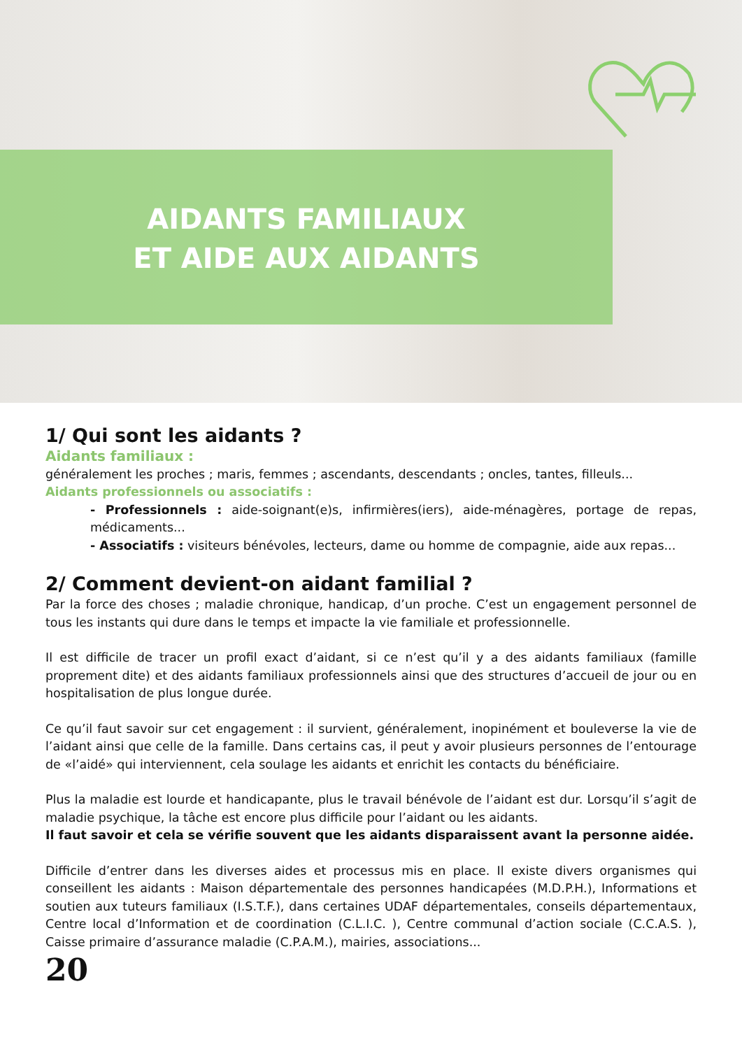AIDANTS FAMILIAUX
ET AIDE AUX AIDANTS
1/ Qui sont les aidants ?
Aidants familiaux :
généralement les proches ; maris, femmes ; ascendants, descendants ; oncles, tantes, filleuls...
Aidants professionnels ou associatifs :
- Professionnels : aide-soignant(e)s, infirmières(iers), aide-ménagères, portage de repas, médicaments...
- Associatifs : visiteurs bénévoles, lecteurs, dame ou homme de compagnie, aide aux repas...
2/ Comment devient-on aidant familial ?
Par la force des choses ; maladie chronique, handicap, d’un proche. C’est un engagement personnel de tous les instants qui dure dans le temps et impacte la vie familiale et professionnelle.
Il est difficile de tracer un profil exact d’aidant, si ce n’est qu’il y a des aidants familiaux (famille proprement dite) et des aidants familiaux professionnels ainsi que des structures d’accueil de jour ou en hospitalisation de plus longue durée.
Ce qu’il faut savoir sur cet engagement : il survient, généralement, inopinément et bouleverse la vie de l’aidant ainsi que celle de la famille. Dans certains cas, il peut y avoir plusieurs personnes de l’entourage de «l’aidé» qui interviennent, cela soulage les aidants et enrichit les contacts du bénéficiaire.
Plus la maladie est lourde et handicapante, plus le travail bénévole de l’aidant est dur. Lorsqu’il s’agit de maladie psychique, la tâche est encore plus difficile pour l’aidant ou les aidants.
Il faut savoir et cela se vérifie souvent que les aidants disparaissent avant la personne aidée.
Difficile d’entrer dans les diverses aides et processus mis en place. Il existe divers organismes qui conseillent les aidants : Maison départementale des personnes handicapées (M.D.P.H.), Informations et soutien aux tuteurs familiaux (I.S.T.F.), dans certaines UDAF départementales, conseils départementaux, Centre local d’Information et de coordination (C.L.I.C. ), Centre communal d’action sociale (C.C.A.S. ), Caisse primaire d’assurance maladie (C.P.A.M.), mairies, associations...
20